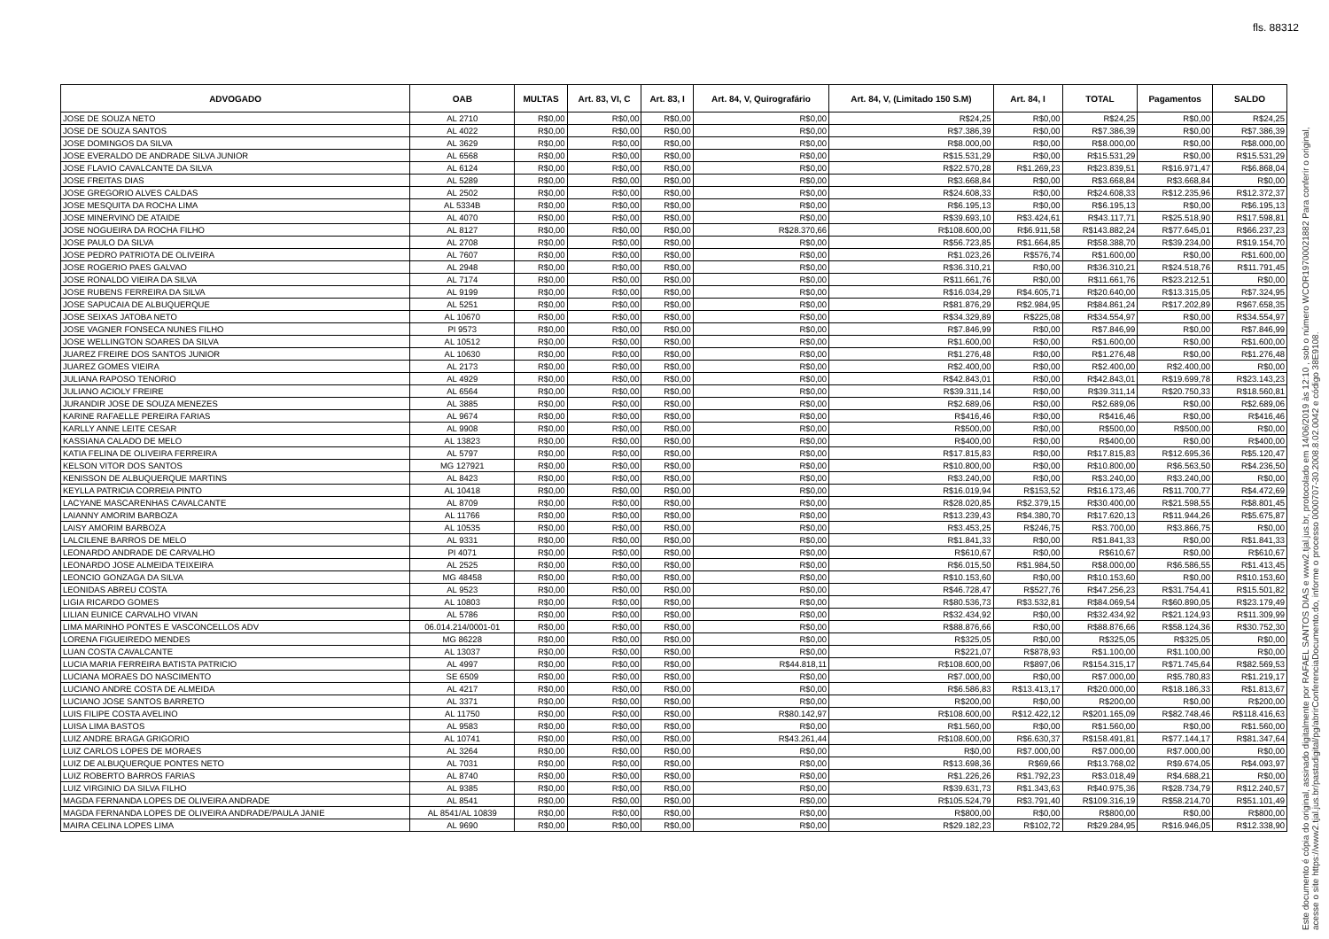fls. 88312
| ADVOGADO | OAB | MULTAS | Art. 83, VI, C | Art. 83, I | Art. 84, V, Quirografário | Art. 84, V, (Limitado 150 S.M) | Art. 84, I | TOTAL | Pagamentos | SALDO |
| --- | --- | --- | --- | --- | --- | --- | --- | --- | --- | --- |
| JOSE DE SOUZA NETO | AL 2710 | R$0,00 | R$0,00 | R$0,00 | R$0,00 | R$24,25 | R$0,00 | R$24,25 | R$0,00 | R$24,25 |
| JOSE DE SOUZA SANTOS | AL 4022 | R$0,00 | R$0,00 | R$0,00 | R$0,00 | R$7.386,39 | R$0,00 | R$7.386,39 | R$0,00 | R$7.386,39 |
| JOSE DOMINGOS DA SILVA | AL 3629 | R$0,00 | R$0,00 | R$0,00 | R$0,00 | R$8.000,00 | R$0,00 | R$8.000,00 | R$0,00 | R$8.000,00 |
| JOSE EVERALDO DE ANDRADE SILVA JUNIOR | AL 6568 | R$0,00 | R$0,00 | R$0,00 | R$0,00 | R$15.531,29 | R$0,00 | R$15.531,29 | R$0,00 | R$15.531,29 |
| JOSE FLAVIO CAVALCANTE DA SILVA | AL 6124 | R$0,00 | R$0,00 | R$0,00 | R$0,00 | R$22.570,28 | R$1.269,23 | R$23.839,51 | R$16.971,47 | R$6.868,04 |
| JOSE FREITAS DIAS | AL 5289 | R$0,00 | R$0,00 | R$0,00 | R$0,00 | R$3.668,84 | R$0,00 | R$3.668,84 | R$3.668,84 | R$0,00 |
| JOSE GREGORIO ALVES CALDAS | AL 2502 | R$0,00 | R$0,00 | R$0,00 | R$0,00 | R$24.608,33 | R$0,00 | R$24.608,33 | R$12.235,96 | R$12.372,37 |
| JOSE MESQUITA DA ROCHA LIMA | AL 5334B | R$0,00 | R$0,00 | R$0,00 | R$0,00 | R$6.195,13 | R$0,00 | R$6.195,13 | R$0,00 | R$6.195,13 |
| JOSE MINERVINO DE ATAIDE | AL 4070 | R$0,00 | R$0,00 | R$0,00 | R$0,00 | R$39.693,10 | R$3.424,61 | R$43.117,71 | R$25.518,90 | R$17.598,81 |
| JOSE NOGUEIRA DA ROCHA FILHO | AL 8127 | R$0,00 | R$0,00 | R$0,00 | R$28.370,66 | R$108.600,00 | R$6.911,58 | R$143.882,24 | R$77.645,01 | R$66.237,23 |
| JOSE PAULO DA SILVA | AL 2708 | R$0,00 | R$0,00 | R$0,00 | R$0,00 | R$56.723,85 | R$1.664,85 | R$58.388,70 | R$39.234,00 | R$19.154,70 |
| JOSE PEDRO PATRIOTA DE OLIVEIRA | AL 7607 | R$0,00 | R$0,00 | R$0,00 | R$0,00 | R$1.023,26 | R$576,74 | R$1.600,00 | R$0,00 | R$1.600,00 |
| JOSE ROGERIO PAES GALVAO | AL 2948 | R$0,00 | R$0,00 | R$0,00 | R$0,00 | R$36.310,21 | R$0,00 | R$36.310,21 | R$24.518,76 | R$11.791,45 |
| JOSE RONALDO VIEIRA DA SILVA | AL 7174 | R$0,00 | R$0,00 | R$0,00 | R$0,00 | R$11.661,76 | R$0,00 | R$11.661,76 | R$23.212,51 | R$0,00 |
| JOSE RUBENS FERREIRA DA SILVA | AL 9199 | R$0,00 | R$0,00 | R$0,00 | R$0,00 | R$16.034,29 | R$4.605,71 | R$20.640,00 | R$13.315,05 | R$7.324,95 |
| JOSE SAPUCAIA DE ALBUQUERQUE | AL 5251 | R$0,00 | R$0,00 | R$0,00 | R$0,00 | R$81.876,29 | R$2.984,95 | R$84.861,24 | R$17.202,89 | R$67.658,35 |
| JOSE SEIXAS JATOBA NETO | AL 10670 | R$0,00 | R$0,00 | R$0,00 | R$0,00 | R$34.329,89 | R$225,08 | R$34.554,97 | R$0,00 | R$34.554,97 |
| JOSE VAGNER FONSECA NUNES FILHO | PI 9573 | R$0,00 | R$0,00 | R$0,00 | R$0,00 | R$7.846,99 | R$0,00 | R$7.846,99 | R$0,00 | R$7.846,99 |
| JOSE WELLINGTON SOARES DA SILVA | AL 10512 | R$0,00 | R$0,00 | R$0,00 | R$0,00 | R$1.600,00 | R$0,00 | R$1.600,00 | R$0,00 | R$1.600,00 |
| JUAREZ FREIRE DOS SANTOS JUNIOR | AL 10630 | R$0,00 | R$0,00 | R$0,00 | R$0,00 | R$1.276,48 | R$0,00 | R$1.276,48 | R$0,00 | R$1.276,48 |
| JUAREZ GOMES VIEIRA | AL 2173 | R$0,00 | R$0,00 | R$0,00 | R$0,00 | R$2.400,00 | R$0,00 | R$2.400,00 | R$2.400,00 | R$0,00 |
| JULIANA RAPOSO TENORIO | AL 4929 | R$0,00 | R$0,00 | R$0,00 | R$0,00 | R$42.843,01 | R$0,00 | R$42.843,01 | R$19.699,78 | R$23.143,23 |
| JULIANO ACIOLY FREIRE | AL 6564 | R$0,00 | R$0,00 | R$0,00 | R$0,00 | R$39.311,14 | R$0,00 | R$39.311,14 | R$20.750,33 | R$18.560,81 |
| JURANDIR JOSE DE SOUZA MENEZES | AL 3885 | R$0,00 | R$0,00 | R$0,00 | R$0,00 | R$2.689,06 | R$0,00 | R$2.689,06 | R$0,00 | R$2.689,06 |
| KARINE RAFAELLE PEREIRA FARIAS | AL 9674 | R$0,00 | R$0,00 | R$0,00 | R$0,00 | R$416,46 | R$0,00 | R$416,46 | R$0,00 | R$416,46 |
| KARLLY ANNE LEITE CESAR | AL 9908 | R$0,00 | R$0,00 | R$0,00 | R$0,00 | R$500,00 | R$0,00 | R$500,00 | R$500,00 | R$0,00 |
| KASSIANA CALADO DE MELO | AL 13823 | R$0,00 | R$0,00 | R$0,00 | R$0,00 | R$400,00 | R$0,00 | R$400,00 | R$0,00 | R$400,00 |
| KATIA FELINA DE OLIVEIRA FERREIRA | AL 5797 | R$0,00 | R$0,00 | R$0,00 | R$0,00 | R$17.815,83 | R$0,00 | R$17.815,83 | R$12.695,36 | R$5.120,47 |
| KELSON VITOR DOS SANTOS | MG 127921 | R$0,00 | R$0,00 | R$0,00 | R$0,00 | R$10.800,00 | R$0,00 | R$10.800,00 | R$6.563,50 | R$4.236,50 |
| KENISSON DE ALBUQUERQUE MARTINS | AL 8423 | R$0,00 | R$0,00 | R$0,00 | R$0,00 | R$3.240,00 | R$0,00 | R$3.240,00 | R$3.240,00 | R$0,00 |
| KEYLLA PATRICIA CORREIA PINTO | AL 10418 | R$0,00 | R$0,00 | R$0,00 | R$0,00 | R$16.019,94 | R$153,52 | R$16.173,46 | R$11.700,77 | R$4.472,69 |
| LACYANE MASCARENHAS CAVALCANTE | AL 8709 | R$0,00 | R$0,00 | R$0,00 | R$0,00 | R$28.020,85 | R$2.379,15 | R$30.400,00 | R$21.598,55 | R$8.801,45 |
| LAIANNY AMORIM BARBOZA | AL 11766 | R$0,00 | R$0,00 | R$0,00 | R$0,00 | R$13.239,43 | R$4.380,70 | R$17.620,13 | R$11.944,26 | R$5.675,87 |
| LAISY AMORIM BARBOZA | AL 10535 | R$0,00 | R$0,00 | R$0,00 | R$0,00 | R$3.453,25 | R$246,75 | R$3.700,00 | R$3.866,75 | R$0,00 |
| LALCILENE BARROS DE MELO | AL 9331 | R$0,00 | R$0,00 | R$0,00 | R$0,00 | R$1.841,33 | R$0,00 | R$1.841,33 | R$0,00 | R$1.841,33 |
| LEONARDO ANDRADE DE CARVALHO | PI 4071 | R$0,00 | R$0,00 | R$0,00 | R$0,00 | R$610,67 | R$0,00 | R$610,67 | R$0,00 | R$610,67 |
| LEONARDO JOSE ALMEIDA TEIXEIRA | AL 2525 | R$0,00 | R$0,00 | R$0,00 | R$0,00 | R$6.015,50 | R$1.984,50 | R$8.000,00 | R$6.586,55 | R$1.413,45 |
| LEONCIO GONZAGA DA SILVA | MG 48458 | R$0,00 | R$0,00 | R$0,00 | R$0,00 | R$10.153,60 | R$0,00 | R$10.153,60 | R$0,00 | R$10.153,60 |
| LEONIDAS ABREU COSTA | AL 9523 | R$0,00 | R$0,00 | R$0,00 | R$0,00 | R$46.728,47 | R$527,76 | R$47.256,23 | R$31.754,41 | R$15.501,82 |
| LIGIA RICARDO GOMES | AL 10803 | R$0,00 | R$0,00 | R$0,00 | R$0,00 | R$80.536,73 | R$3.532,81 | R$84.069,54 | R$60.890,05 | R$23.179,49 |
| LILIAN EUNICE CARVALHO VIVAN | AL 5786 | R$0,00 | R$0,00 | R$0,00 | R$0,00 | R$32.434,92 | R$0,00 | R$32.434,92 | R$21.124,93 | R$11.309,99 |
| LIMA MARINHO PONTES E VASCONCELLOS ADV | 06.014.214/0001-01 | R$0,00 | R$0,00 | R$0,00 | R$0,00 | R$88.876,66 | R$0,00 | R$88.876,66 | R$58.124,36 | R$30.752,30 |
| LORENA FIGUEIREDO MENDES | MG 86228 | R$0,00 | R$0,00 | R$0,00 | R$0,00 | R$325,05 | R$0,00 | R$325,05 | R$325,05 | R$0,00 |
| LUAN COSTA CAVALCANTE | AL 13037 | R$0,00 | R$0,00 | R$0,00 | R$0,00 | R$221,07 | R$878,93 | R$1.100,00 | R$1.100,00 | R$0,00 |
| LUCIA MARIA FERREIRA BATISTA PATRICIO | AL 4997 | R$0,00 | R$0,00 | R$0,00 | R$44.818,11 | R$108.600,00 | R$897,06 | R$154.315,17 | R$71.745,64 | R$82.569,53 |
| LUCIANA MORAES DO NASCIMENTO | SE 6509 | R$0,00 | R$0,00 | R$0,00 | R$0,00 | R$7.000,00 | R$0,00 | R$7.000,00 | R$5.780,83 | R$1.219,17 |
| LUCIANO ANDRE COSTA DE ALMEIDA | AL 4217 | R$0,00 | R$0,00 | R$0,00 | R$0,00 | R$6.586,83 | R$13.413,17 | R$20.000,00 | R$18.186,33 | R$1.813,67 |
| LUCIANO JOSE SANTOS BARRETO | AL 3371 | R$0,00 | R$0,00 | R$0,00 | R$0,00 | R$200,00 | R$0,00 | R$200,00 | R$0,00 | R$200,00 |
| LUIS FILIPE COSTA AVELINO | AL 11750 | R$0,00 | R$0,00 | R$0,00 | R$80.142,97 | R$108.600,00 | R$12.422,12 | R$201.165,09 | R$82.748,46 | R$118.416,63 |
| LUISA LIMA BASTOS | AL 9583 | R$0,00 | R$0,00 | R$0,00 | R$0,00 | R$1.560,00 | R$0,00 | R$1.560,00 | R$0,00 | R$1.560,00 |
| LUIZ ANDRE BRAGA GRIGORIO | AL 10741 | R$0,00 | R$0,00 | R$0,00 | R$43.261,44 | R$108.600,00 | R$6.630,37 | R$158.491,81 | R$77.144,17 | R$81.347,64 |
| LUIZ CARLOS LOPES DE MORAES | AL 3264 | R$0,00 | R$0,00 | R$0,00 | R$0,00 | R$0,00 | R$7.000,00 | R$7.000,00 | R$7.000,00 | R$0,00 |
| LUIZ DE ALBUQUERQUE PONTES NETO | AL 7031 | R$0,00 | R$0,00 | R$0,00 | R$0,00 | R$13.698,36 | R$69,66 | R$13.768,02 | R$9.674,05 | R$4.093,97 |
| LUIZ ROBERTO BARROS FARIAS | AL 8740 | R$0,00 | R$0,00 | R$0,00 | R$0,00 | R$1.226,26 | R$1.792,23 | R$3.018,49 | R$4.688,21 | R$0,00 |
| LUIZ VIRGINIO DA SILVA FILHO | AL 9385 | R$0,00 | R$0,00 | R$0,00 | R$0,00 | R$39.631,73 | R$1.343,63 | R$40.975,36 | R$28.734,79 | R$12.240,57 |
| MAGDA FERNANDA LOPES DE OLIVEIRA ANDRADE | AL 8541 | R$0,00 | R$0,00 | R$0,00 | R$0,00 | R$105.524,79 | R$3.791,40 | R$109.316,19 | R$58.214,70 | R$51.101,49 |
| MAGDA FERNANDA LOPES DE OLIVEIRA ANDRADE/PAULA JANIE | AL 8541/AL 10839 | R$0,00 | R$0,00 | R$0,00 | R$0,00 | R$800,00 | R$0,00 | R$800,00 | R$0,00 | R$800,00 |
| MAIRA CELINA LOPES LIMA | AL 9690 | R$0,00 | R$0,00 | R$0,00 | R$0,00 | R$29.182,23 | R$102,72 | R$29.284,95 | R$16.946,05 | R$12.338,90 |
Este documento é cópia do original, assinado digitalmente por RAFAEL SANTOS DIAS e www2.tjal.jus.br, protocolado em 14/06/2019 às 12:10 , sob o número WCOR19700021882 Para conferir o original, acesse o site https://www2.tjal.jus.br/pastadigital/pg/abrirConferenciaDocumento.do, informe o processo 0000707-30.2008.8.02.0042 e código 38E9108.